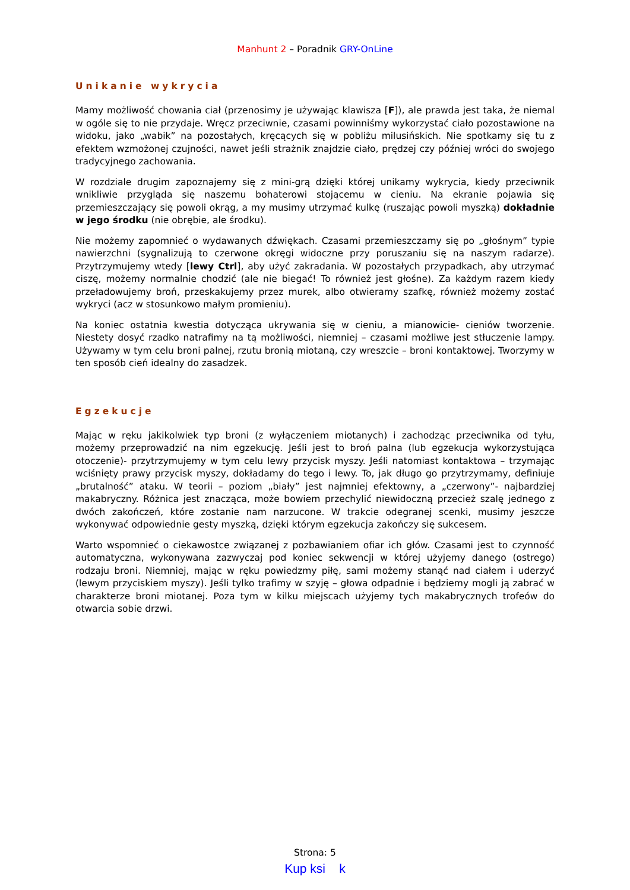Manhunt 2 – Poradnik GRY-OnLine
Unikanie wykrycia
Mamy możliwość chowania ciał (przenosimy je używając klawisza [F]), ale prawda jest taka, że niemal w ogóle się to nie przydaje. Wręcz przeciwnie, czasami powinniśmy wykorzystać ciało pozostawione na widoku, jako „wabik” na pozostałych, kręcących się w pobliżu milusińskich. Nie spotkamy się tu z efektem wzmożonej czujności, nawet jeśli strażnik znajdzie ciało, prędzej czy później wróci do swojego tradycyjnego zachowania.
W rozdziale drugim zapoznajemy się z mini-grą dzięki której unikamy wykrycia, kiedy przeciwnik wnikliwie przygląda się naszemu bohaterowi stojącemu w cieniu. Na ekranie pojawia się przemieszczający się powoli okrąg, a my musimy utrzymać kulkę (ruszając powoli myszką) dokładnie w jego środku (nie obrębie, ale środku).
Nie możemy zapomnieć o wydawanych dźwiękach. Czasami przemieszczamy się po „głośnym” typie nawierzchni (sygnalizują to czerwone okręgi widoczne przy poruszaniu się na naszym radarze). Przytrzymujemy wtedy [lewy Ctrl], aby użyć zakradania. W pozostałych przypadkach, aby utrzymać ciszę, możemy normalnie chodzić (ale nie biegać! To również jest głośne). Za każdym razem kiedy przeładowujemy broń, przeskakujemy przez murek, albo otwieramy szafkę, również możemy zostać wykryci (acz w stosunkowo małym promieniu).
Na koniec ostatnia kwestia dotycząca ukrywania się w cieniu, a mianowicie- cieniów tworzenie. Niestety dosyć rzadko natrafimy na tą możliwości, niemniej – czasami możliwe jest stłuczenie lampy. Używamy w tym celu broni palnej, rzutu bronią miotaną, czy wreszcie – broni kontaktowej. Tworzymy w ten sposób cień idealny do zasadzek.
Egzekucje
Mając w ręku jakikolwiek typ broni (z wyłączeniem miotanych) i zachodząc przeciwnika od tyłu, możemy przeprowadzić na nim egzekucję. Jeśli jest to broń palna (lub egzekucja wykorzystująca otoczenie)- przytrzymujemy w tym celu lewy przycisk myszy. Jeśli natomiast kontaktowa – trzymając wciśnięty prawy przycisk myszy, dokładamy do tego i lewy. To, jak długo go przytrzymamy, definiuje „brutalność” ataku. W teorii – poziom „biały” jest najmniej efektowny, a „czerwony”- najbardziej makabryczny. Różnica jest znacząca, może bowiem przechylić niewidoczną przecież szalę jednego z dwóch zakończeń, które zostanie nam narzucone. W trakcie odegranej scenki, musimy jeszcze wykonywać odpowiednie gesty myszką, dzięki którym egzekucja zakończy się sukcesem.
Warto wspomnieć o ciekawostce związanej z pozbawianiem ofiar ich głów. Czasami jest to czynność automatyczna, wykonywana zazwyczaj pod koniec sekwencji w której użyjemy danego (ostrego) rodzaju broni. Niemniej, mając w ręku powiedzmy piłę, sami możemy stanąć nad ciałem i uderzyć (lewym przyciskiem myszy). Jeśli tylko trafimy w szyję – głowa odpadnie i będziemy mogli ją zabrać w charakterze broni miotanej. Poza tym w kilku miejscach użyjemy tych makabrycznych trofeów do otwarcia sobie drzwi.
Strona: 5
Kup ksi k